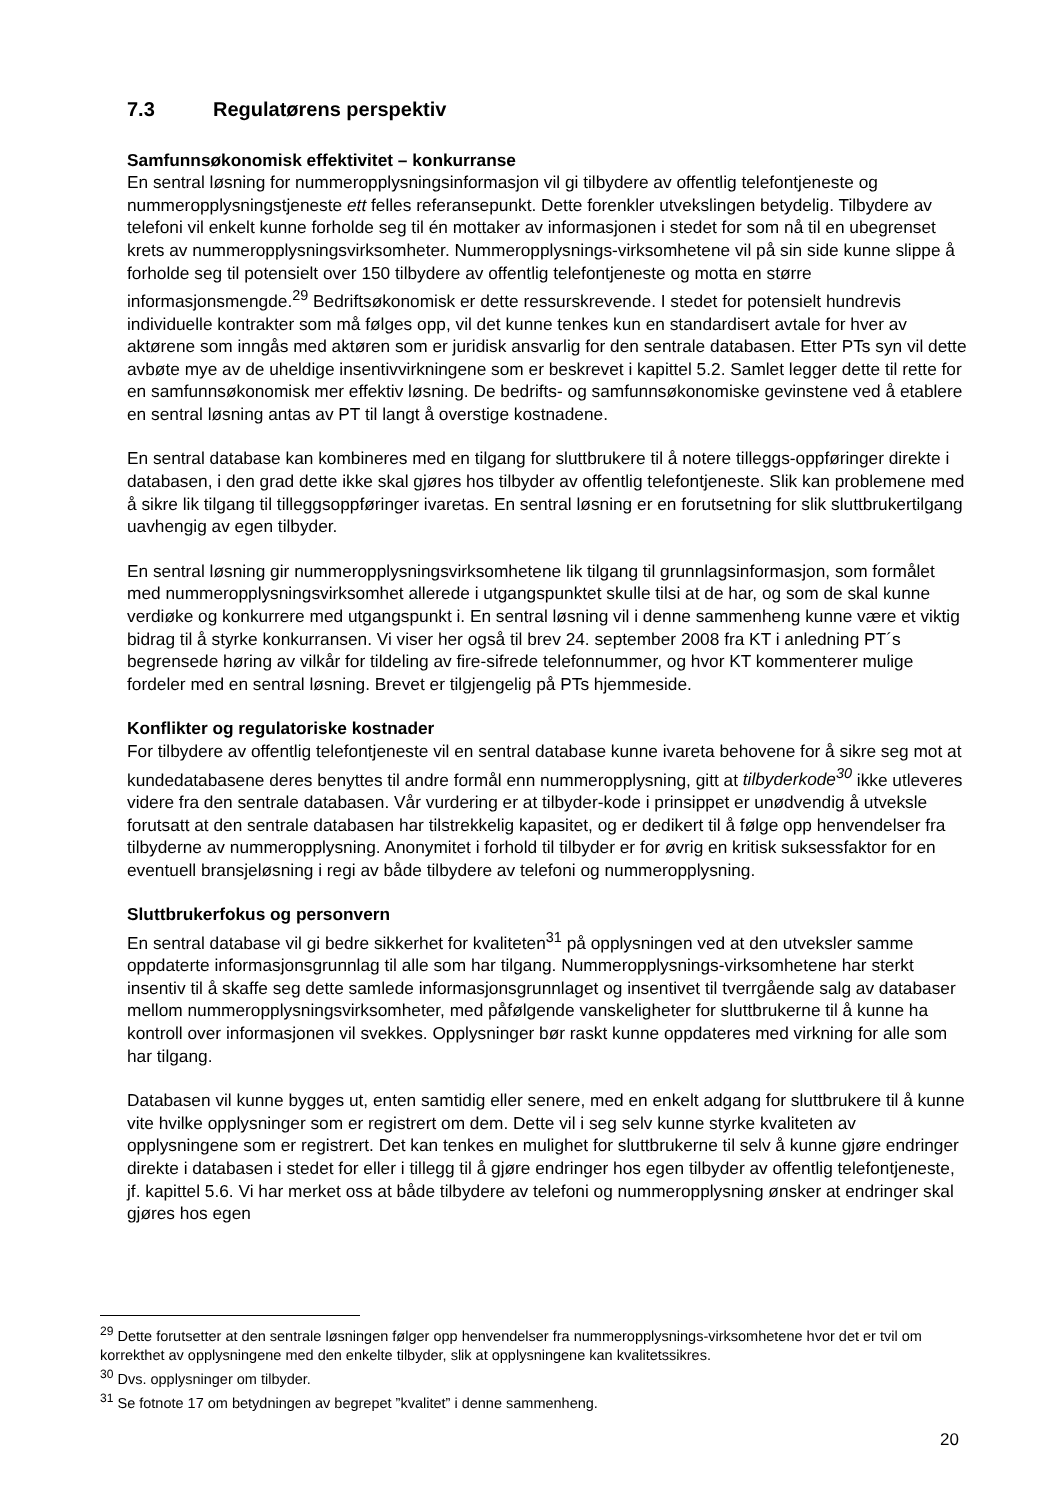7.3 Regulatørens perspektiv
Samfunnsøkonomisk effektivitet – konkurranse
En sentral løsning for nummeropplysningsinformasjon vil gi tilbydere av offentlig telefontjeneste og nummeropplysningstjeneste ett felles referansepunkt. Dette forenkler utvekslingen betydelig. Tilbydere av telefoni vil enkelt kunne forholde seg til én mottaker av informasjonen i stedet for som nå til en ubegrenset krets av nummeropplysningsvirksomheter. Nummeropplysnings-virksomhetene vil på sin side kunne slippe å forholde seg til potensielt over 150 tilbydere av offentlig telefontjeneste og motta en større informasjonsmengde.<sup>29</sup> Bedriftsøkonomisk er dette ressurskrevende. I stedet for potensielt hundrevis individuelle kontrakter som må følges opp, vil det kunne tenkes kun en standardisert avtale for hver av aktørene som inngås med aktøren som er juridisk ansvarlig for den sentrale databasen. Etter PTs syn vil dette avbøte mye av de uheldige insentivvirkningene som er beskrevet i kapittel 5.2. Samlet legger dette til rette for en samfunnsøkonomisk mer effektiv løsning. De bedrifts- og samfunnsøkonomiske gevinstene ved å etablere en sentral løsning antas av PT til langt å overstige kostnadene.
En sentral database kan kombineres med en tilgang for sluttbrukere til å notere tilleggs-oppføringer direkte i databasen, i den grad dette ikke skal gjøres hos tilbyder av offentlig telefontjeneste. Slik kan problemene med å sikre lik tilgang til tilleggsoppføringer ivaretas. En sentral løsning er en forutsetning for slik sluttbrukertilgang uavhengig av egen tilbyder.
En sentral løsning gir nummeropplysningsvirksomhetene lik tilgang til grunnlagsinformasjon, som formålet med nummeropplysningsvirksomhet allerede i utgangspunktet skulle tilsi at de har, og som de skal kunne verdiøke og konkurrere med utgangspunkt i. En sentral løsning vil i denne sammenheng kunne være et viktig bidrag til å styrke konkurransen. Vi viser her også til brev 24. september 2008 fra KT i anledning PT´s begrensede høring av vilkår for tildeling av fire-sifrede telefonnummer, og hvor KT kommenterer mulige fordeler med en sentral løsning. Brevet er tilgjengelig på PTs hjemmeside.
Konflikter og regulatoriske kostnader
For tilbydere av offentlig telefontjeneste vil en sentral database kunne ivareta behovene for å sikre seg mot at kundedatabasene deres benyttes til andre formål enn nummeropplysning, gitt at tilbyderkode<sup>30</sup> ikke utleveres videre fra den sentrale databasen. Vår vurdering er at tilbyder-kode i prinsippet er unødvendig å utveksle forutsatt at den sentrale databasen har tilstrekkelig kapasitet, og er dedikert til å følge opp henvendelser fra tilbyderne av nummeropplysning. Anonymitet i forhold til tilbyder er for øvrig en kritisk suksessfaktor for en eventuell bransjeløsning i regi av både tilbydere av telefoni og nummeropplysning.
Sluttbrukerfokus og personvern
En sentral database vil gi bedre sikkerhet for kvaliteten<sup>31</sup> på opplysningen ved at den utveksler samme oppdaterte informasjonsgrunnlag til alle som har tilgang. Nummeropplysnings-virksomhetene har sterkt insentiv til å skaffe seg dette samlede informasjonsgrunnlaget og insentivet til tverrgående salg av databaser mellom nummeropplysningsvirksomheter, med påfølgende vanskeligheter for sluttbrukerne til å kunne ha kontroll over informasjonen vil svekkes. Opplysninger bør raskt kunne oppdateres med virkning for alle som har tilgang.
Databasen vil kunne bygges ut, enten samtidig eller senere, med en enkelt adgang for sluttbrukere til å kunne vite hvilke opplysninger som er registrert om dem. Dette vil i seg selv kunne styrke kvaliteten av opplysningene som er registrert. Det kan tenkes en mulighet for sluttbrukerne til selv å kunne gjøre endringer direkte i databasen i stedet for eller i tillegg til å gjøre endringer hos egen tilbyder av offentlig telefontjeneste, jf. kapittel 5.6. Vi har merket oss at både tilbydere av telefoni og nummeropplysning ønsker at endringer skal gjøres hos egen
<sup>29</sup> Dette forutsetter at den sentrale løsningen følger opp henvendelser fra nummeropplysnings-virksomhetene hvor det er tvil om korrekthet av opplysningene med den enkelte tilbyder, slik at opplysningene kan kvalitetssikres.
<sup>30</sup> Dvs. opplysninger om tilbyder.
<sup>31</sup> Se fotnote 17 om betydningen av begrepet ”kvalitet” i denne sammenheng.
20